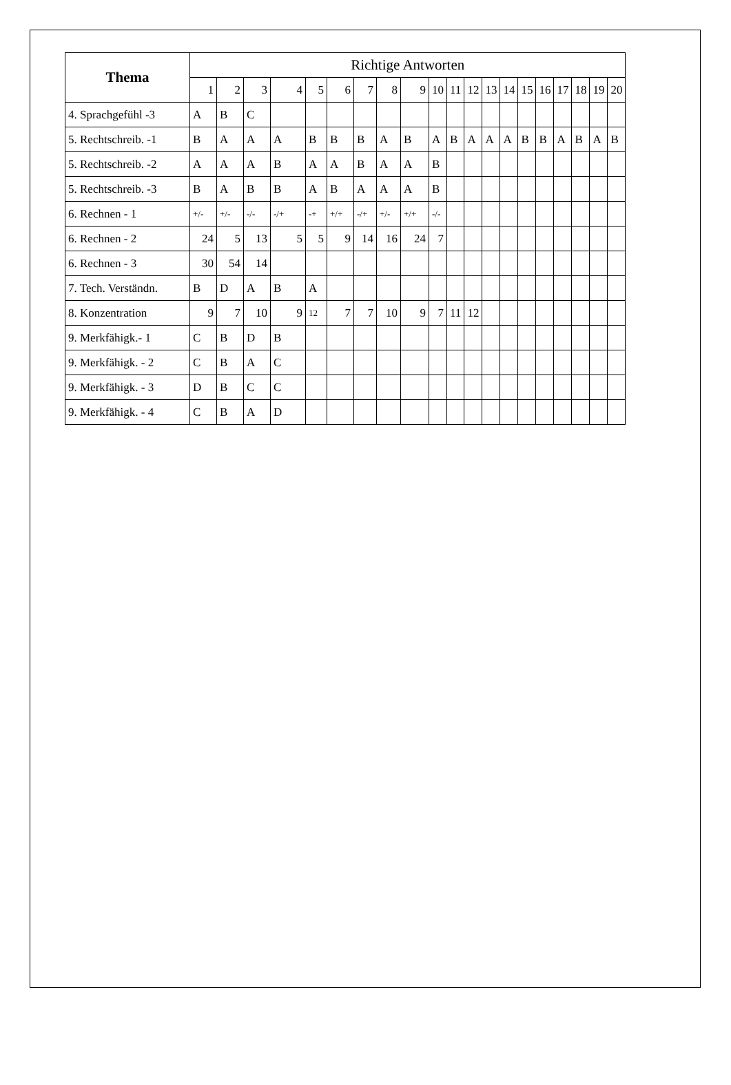| Thema | Richtige Antworten | | | | | | | | | | | | | | | | | | | |
| --- | --- | --- | --- | --- | --- | --- | --- | --- | --- | --- | --- | --- | --- | --- | --- | --- | --- | --- | --- | --- |
| | 1 | 2 | 3 | 4 | 5 | 6 | 7 | 8 | 9 | 10 | 11 | 12 | 13 | 14 | 15 | 16 | 17 | 18 | 19 | 20 |
| 4. Sprachgefühl -3 | A | B | C | | | | | | | | | | | | | | | | | |
| 5. Rechtschreib. -1 | B | A | A | A | B | B | B | A | B | A | B | A | A | A | B | B | A | B | A | B |
| 5. Rechtschreib. -2 | A | A | A | B | A | A | B | A | A | B | | | | | | | | | | |
| 5. Rechtschreib. -3 | B | A | B | B | A | B | A | A | A | B | | | | | | | | | | |
| 6. Rechnen - 1 | +/- | +/- | -/- | -/+ | -+ | +/+ | -/+ | +/- | +/+ | -/- | | | | | | | | | | |
| 6. Rechnen - 2 | 24 | 5 | 13 | 5 | 5 | 9 | 14 | 16 | 24 | 7 | | | | | | | | | | |
| 6. Rechnen - 3 | 30 | 54 | 14 | | | | | | | | | | | | | | | | | |
| 7. Tech. Verständn. | B | D | A | B | A | | | | | | | | | | | | | | | |
| 8. Konzentration | 9 | 7 | 10 | 9 | 12 | 7 | 7 | 10 | 9 | 7 | 11 | 12 | | | | | | | | |
| 9. Merkfähigk.- 1 | C | B | D | B | | | | | | | | | | | | | | | | |
| 9. Merkfähigk. - 2 | C | B | A | C | | | | | | | | | | | | | | | | |
| 9. Merkfähigk. - 3 | D | B | C | C | | | | | | | | | | | | | | | | |
| 9. Merkfähigk. - 4 | C | B | A | D | | | | | | | | | | | | | | | | |